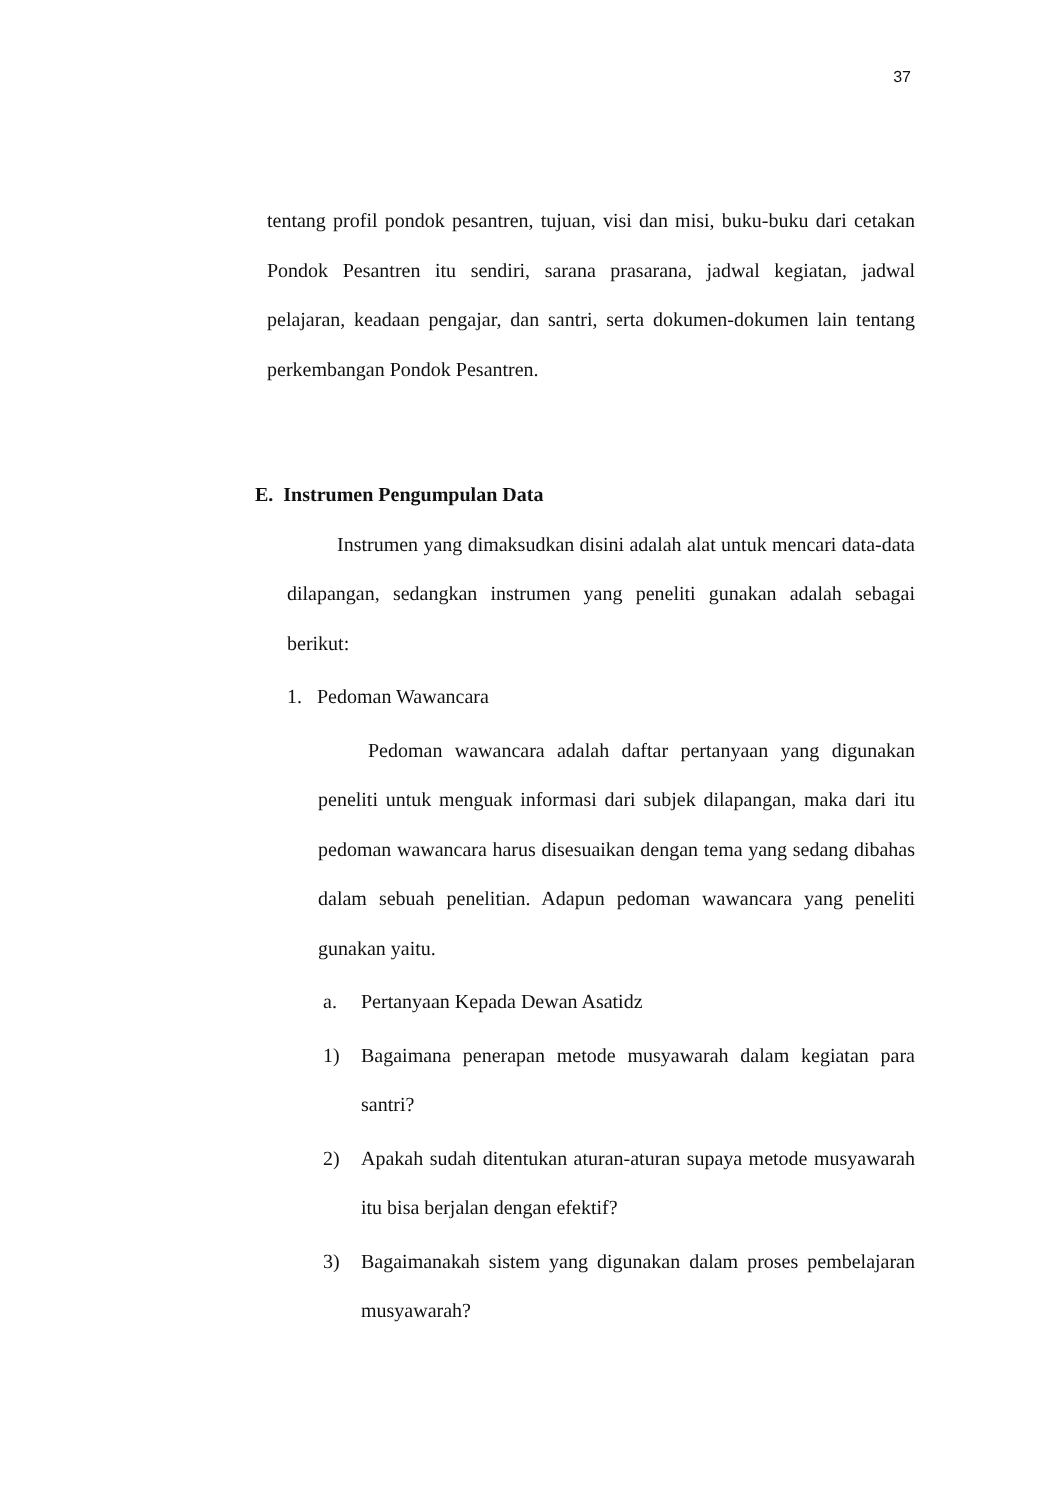37
tentang profil pondok pesantren, tujuan, visi dan misi, buku-buku dari cetakan Pondok Pesantren itu sendiri, sarana prasarana, jadwal kegiatan, jadwal pelajaran, keadaan pengajar, dan santri, serta dokumen-dokumen lain tentang perkembangan Pondok Pesantren.
E. Instrumen Pengumpulan Data
Instrumen yang dimaksudkan disini adalah alat untuk mencari data-data dilapangan, sedangkan instrumen yang peneliti gunakan adalah sebagai berikut:
1. Pedoman Wawancara
Pedoman wawancara adalah daftar pertanyaan yang digunakan peneliti untuk menguak informasi dari subjek dilapangan, maka dari itu pedoman wawancara harus disesuaikan dengan tema yang sedang dibahas dalam sebuah penelitian. Adapun pedoman wawancara yang peneliti gunakan yaitu.
a. Pertanyaan Kepada Dewan Asatidz
1) Bagaimana penerapan metode musyawarah dalam kegiatan para santri?
2) Apakah sudah ditentukan aturan-aturan supaya metode musyawarah itu bisa berjalan dengan efektif?
3) Bagaimanakah sistem yang digunakan dalam proses pembelajaran musyawarah?